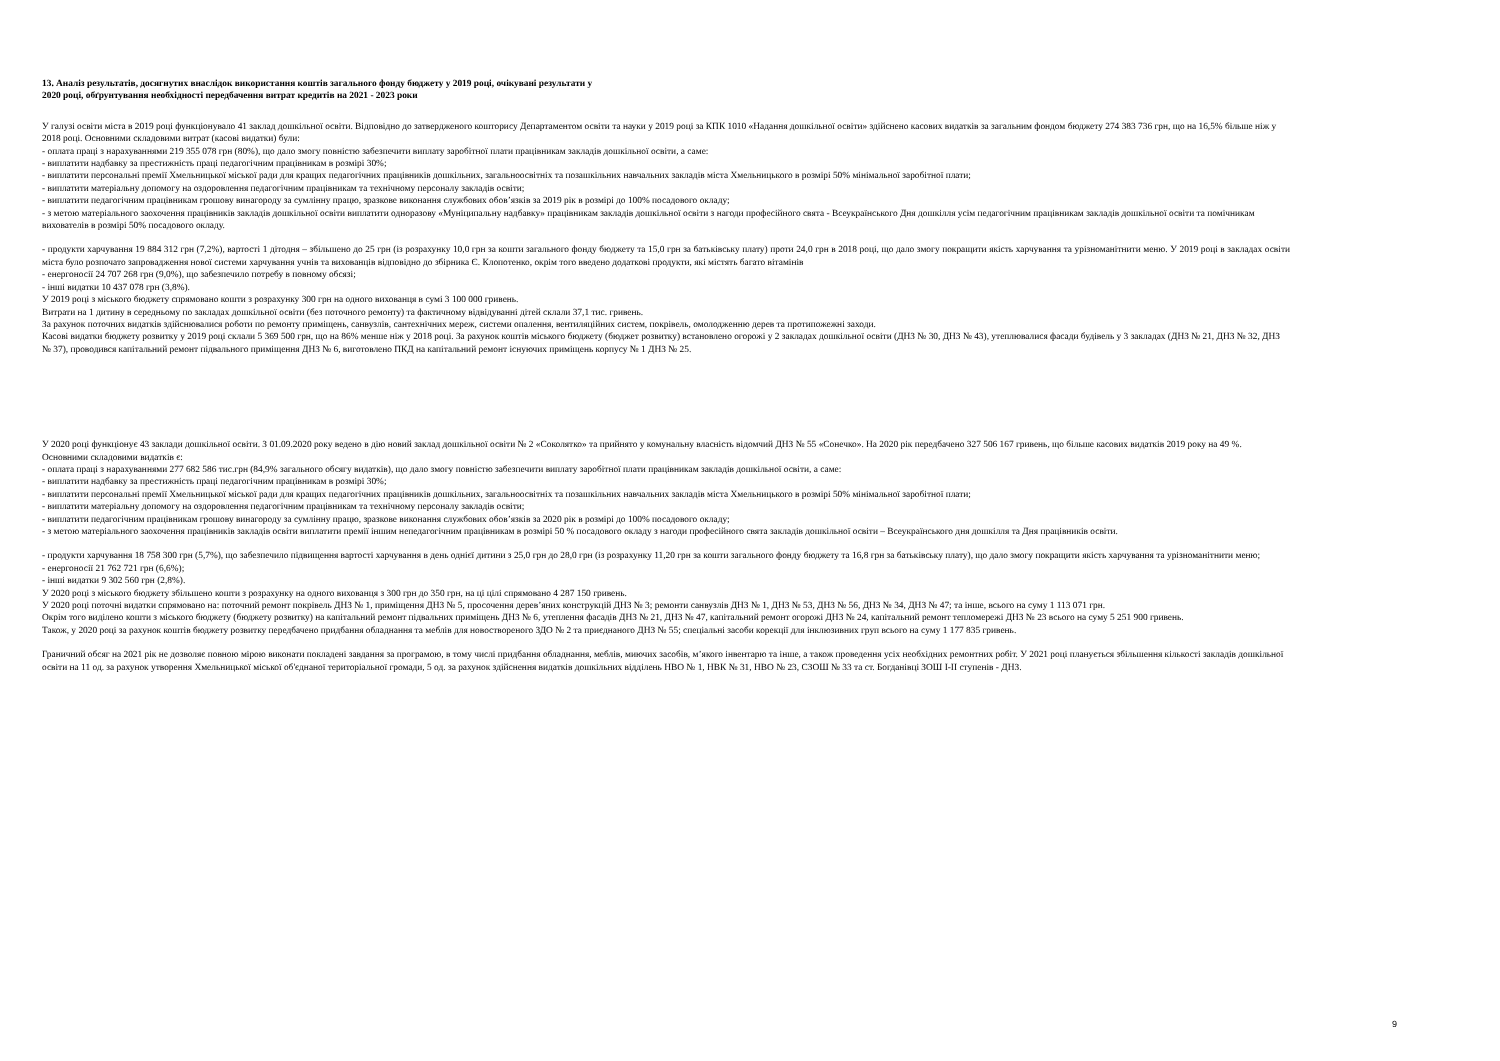13. Аналіз результатів, досягнутих внаслідок використання коштів загального фонду бюджету у 2019 році, очікувані результати у
2020 році, обґрунтування необхідності передбачення витрат кредитів на 2021 - 2023 роки
У галузі освіти міста в 2019 році функціонувало 41 заклад дошкільної освіти. Відповідно до затвердженого кошторису Департаментом освіти та науки у 2019 році за КПК 1010 «Надання дошкільної освіти» здійснено касових видатків за загальним фондом бюджету 274 383 736 грн, що на 16,5% більше ніж у 2018 році. Основними складовими витрат (касові видатки) були:
- оплата праці з нарахуваннями 219 355 078 грн (80%), що дало змогу повністю забезпечити виплату заробітної плати працівникам закладів дошкільної освіти, а саме:
- виплатити надбавку за престижність праці педагогічним працівникам в розмірі 30%;
- виплатити персональні премії Хмельницької міської ради для кращих педагогічних працівників дошкільних, загальноосвітніх та позашкільних навчальних закладів міста Хмельницького в розмірі 50% мінімальної заробітної плати;
- виплатити матеріальну допомогу на оздоровлення педагогічним працівникам та технічному персоналу закладів освіти;
- виплатити педагогічним працівникам грошову винагороду за сумлінну працю, зразкове виконання службових обов’язків за 2019 рік в розмірі до 100% посадового окладу;
- з метою матеріального заохочення працівників закладів дошкільної освіти виплатити одноразову «Муніципальну надбавку» працівникам закладів дошкільної освіти з нагоди професійного свята - Всеукраїнського Дня дошкілля усім педагогічним працівникам закладів дошкільної освіти та помічникам вихователів в розмірі 50% посадового окладу.
- продукти харчування 19 884 312 грн (7,2%), вартості 1 дітодня – збільшено до 25 грн (із розрахунку 10,0 грн за кошти загального фонду бюджету та 15,0 грн за батьківську плату) проти 24,0 грн в 2018 році, що дало змогу покращити якість харчування та урізноманітнити меню. У 2019 році в закладах освіти міста було розпочато запровадження нової системи харчування учнів та вихованців відповідно до збірника Є. Клопотенко, окрім того введено додаткові продукти, які містять багато вітамінів
- енергоносії 24 707 268 грн (9,0%), що забезпечило потребу в повному обсязі;
- інші видатки 10 437 078 грн (3,8%).
У 2019 році з міського бюджету спрямовано кошти з розрахунку 300 грн на одного вихованця в сумі 3 100 000 гривень.
Витрати на 1 дитину в середньому по закладах дошкільної освіти (без поточного ремонту) та фактичному відвідуванні дітей склали 37,1 тис. гривень.
За рахунок поточних видатків здійснювалися роботи по ремонту приміщень, санвузлів, сантехнічних мереж, системи опалення, вентиляційних систем, покрівель, омолодженню дерев та протипожежні заходи.
Касові видатки бюджету розвитку у 2019 році склали 5 369 500 грн, що на 86% менше ніж у 2018 році. За рахунок коштів міського бюджету (бюджет розвитку) встановлено огорожі у 2 закладах дошкільної освіти (ДНЗ № 30, ДНЗ № 43), утеплювалися фасади будівель у 3 закладах (ДНЗ № 21, ДНЗ № 32, ДНЗ № 37), проводився капітальний ремонт підвального приміщення ДНЗ № 6, виготовлено ПКД на капітальний ремонт існуючих приміщень корпусу № 1 ДНЗ № 25.
У 2020 році функціонує 43 заклади дошкільної освіти. З 01.09.2020 року ведено в дію новий заклад дошкільної освіти № 2 «Соколятко» та прийнято у комунальну власність відомчий ДНЗ № 55 «Сонечко». На 2020 рік передбачено 327 506 167 гривень, що більше касових видатків 2019 року на 49 %. Основними складовими видатків є:
- оплата праці з нарахуваннями 277 682 586 тис.грн (84,9% загального обсягу видатків), що дало змогу повністю забезпечити виплату заробітної плати працівникам закладів дошкільної освіти, а саме:
- виплатити надбавку за престижність праці педагогічним працівникам в розмірі 30%;
- виплатити персональні премії Хмельницької міської ради для кращих педагогічних працівників дошкільних, загальноосвітніх та позашкільних навчальних закладів міста Хмельницького в розмірі 50% мінімальної заробітної плати;
- виплатити матеріальну допомогу на оздоровлення педагогічним працівникам та технічному персоналу закладів освіти;
- виплатити педагогічним працівникам грошову винагороду за сумлінну працю, зразкове виконання службових обов’язків за 2020 рік в розмірі до 100% посадового окладу;
- з метою матеріального заохочення працівників закладів освіти виплатити премії іншим непедагогічним працівникам в розмірі 50 % посадового окладу з нагоди професійного свята закладів дошкільної освіти – Всеукраїнського дня дошкілля та Дня працівників освіти.
- продукти харчування 18 758 300 грн (5,7%), що забезпечило підвищення вартості харчування в день однієї дитини з 25,0 грн до 28,0 грн (із розрахунку 11,20 грн за кошти загального фонду бюджету та 16,8 грн за батьківську плату), що дало змогу покращити якість харчування та урізноманітнити меню;
- енергоносії 21 762 721 грн (6,6%);
- інші видатки 9 302 560 грн (2,8%).
У 2020 році з міського бюджету збільшено кошти з розрахунку на одного вихованця з 300 грн до 350 грн, на ці цілі спрямовано 4 287 150 гривень.
У 2020 році поточні видатки спрямовано на: поточний ремонт покрівель ДНЗ № 1, приміщення ДНЗ № 5, просочення дерев’яних конструкцій ДНЗ № 3; ремонти санвузлів ДНЗ № 1, ДНЗ № 53, ДНЗ № 56, ДНЗ № 34, ДНЗ № 47; та інше, всього на суму 1 113 071 грн.
Окрім того виділено кошти з міського бюджету (бюджету розвитку) на капітальний ремонт підвальних приміщень ДНЗ № 6, утеплення фасадів ДНЗ № 21, ДНЗ № 47, капітальний ремонт огорожі ДНЗ № 24, капітальний ремонт тепломережі ДНЗ № 23 всього на суму 5 251 900 гривень.
Також, у 2020 році за рахунок коштів бюджету розвитку передбачено придбання обладнання та меблів для новоствореного ЗДО № 2 та приєднаного ДНЗ № 55; спеціальні засоби корекції для інклюзивних груп всього на суму 1 177 835 гривень.
Граничний обсяг на 2021 рік не дозволяє повною мірою виконати покладені завдання за програмою, в тому числі придбання обладнання, меблів, миючих засобів, м’якого інвентарю та інше, а також проведення усіх необхідних ремонтних робіт. У 2021 році планується збільшення кількості закладів дошкільної освіти на 11 од. за рахунок утворення Хмельницької міської об'єднаної територіальної громади, 5 од. за рахунок здійснення видатків дошкільних відділень НВО № 1, НВК № 31, НВО № 23, СЗОШ № 33 та ст. Богданівці ЗОШ І-ІІ ступенів - ДНЗ.
9